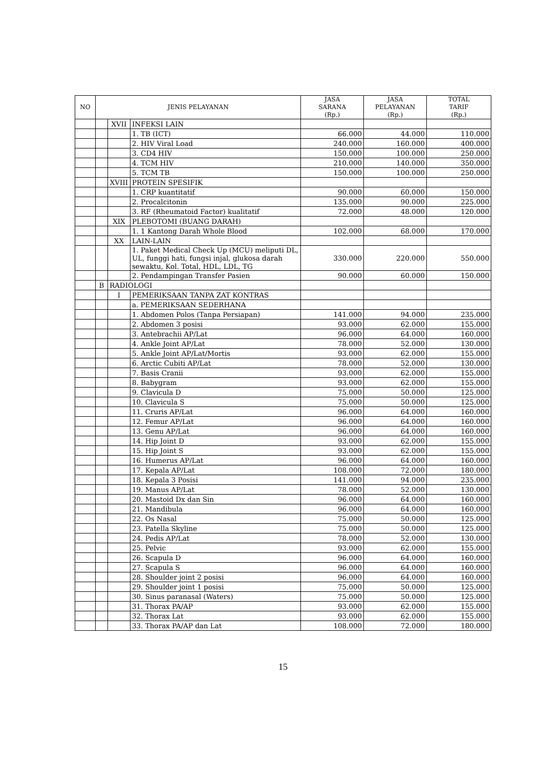| NO | JENIS PELAYANAN | | | JASA SARANA (Rp.) | JASA PELAYANAN (Rp.) | TOTAL TARIF (Rp.) |
| --- | --- | --- | --- | --- | --- | --- |
| | | XVII | INFEKSI LAIN | | | |
| | | | 1. TB (ICT) | 66.000 | 44.000 | 110.000 |
| | | | 2. HIV Viral Load | 240.000 | 160.000 | 400.000 |
| | | | 3. CD4 HIV | 150.000 | 100.000 | 250.000 |
| | | | 4. TCM HIV | 210.000 | 140.000 | 350.000 |
| | | | 5. TCM TB | 150.000 | 100.000 | 250.000 |
| | | XVIII | PROTEIN SPESIFIK | | | |
| | | | 1. CRP kuantitatif | 90.000 | 60.000 | 150.000 |
| | | | 2. Procalcitonin | 135.000 | 90.000 | 225.000 |
| | | | 3. RF (Rheumatoid Factor) kualitatif | 72.000 | 48.000 | 120.000 |
| | | XIX | PLEBOTOMI (BUANG DARAH) | | | |
| | | | 1. 1 Kantong Darah Whole Blood | 102.000 | 68.000 | 170.000 |
| | | XX | LAIN-LAIN | | | |
| | | | 1. Paket Medical Check Up (MCU) meliputi DL, UL, funggi hati, fungsi injal, glukosa darah sewaktu, Kol. Total, HDL, LDL, TG | 330.000 | 220.000 | 550.000 |
| | | | 2. Pendampingan Transfer Pasien | 90.000 | 60.000 | 150.000 |
| | B | RADIOLOGI | | | | |
| | | I | PEMERIKSAAN TANPA ZAT KONTRAS | | | |
| | | | a. PEMERIKSAAN SEDERHANA | | | |
| | | | 1. Abdomen Polos (Tanpa Persiapan) | 141.000 | 94.000 | 235.000 |
| | | | 2. Abdomen 3 posisi | 93.000 | 62.000 | 155.000 |
| | | | 3. Antebrachii AP/Lat | 96.000 | 64.000 | 160.000 |
| | | | 4. Ankle Joint AP/Lat | 78.000 | 52.000 | 130.000 |
| | | | 5. Ankle Joint AP/Lat/Mortis | 93.000 | 62.000 | 155.000 |
| | | | 6. Arctic Cubiti AP/Lat | 78.000 | 52.000 | 130.000 |
| | | | 7. Basis Cranii | 93.000 | 62.000 | 155.000 |
| | | | 8. Babygram | 93.000 | 62.000 | 155.000 |
| | | | 9. Clavicula D | 75.000 | 50.000 | 125.000 |
| | | | 10. Clavicula S | 75.000 | 50.000 | 125.000 |
| | | | 11. Cruris AP/Lat | 96.000 | 64.000 | 160.000 |
| | | | 12. Femur AP/Lat | 96.000 | 64.000 | 160.000 |
| | | | 13. Genu AP/Lat | 96.000 | 64.000 | 160.000 |
| | | | 14. Hip Joint D | 93.000 | 62.000 | 155.000 |
| | | | 15. Hip Joint S | 93.000 | 62.000 | 155.000 |
| | | | 16. Humerus AP/Lat | 96.000 | 64.000 | 160.000 |
| | | | 17. Kepala AP/Lat | 108.000 | 72.000 | 180.000 |
| | | | 18. Kepala 3 Posisi | 141.000 | 94.000 | 235.000 |
| | | | 19. Manus AP/Lat | 78.000 | 52.000 | 130.000 |
| | | | 20. Mastoid Dx dan Sin | 96.000 | 64.000 | 160.000 |
| | | | 21. Mandibula | 96.000 | 64.000 | 160.000 |
| | | | 22. Os Nasal | 75.000 | 50.000 | 125.000 |
| | | | 23. Patella Skyline | 75.000 | 50.000 | 125.000 |
| | | | 24. Pedis AP/Lat | 78.000 | 52.000 | 130.000 |
| | | | 25. Pelvic | 93.000 | 62.000 | 155.000 |
| | | | 26. Scapula D | 96.000 | 64.000 | 160.000 |
| | | | 27. Scapula S | 96.000 | 64.000 | 160.000 |
| | | | 28. Shoulder joint 2 posisi | 96.000 | 64.000 | 160.000 |
| | | | 29. Shoulder joint 1 posisi | 75.000 | 50.000 | 125.000 |
| | | | 30. Sinus paranasal (Waters) | 75.000 | 50.000 | 125.000 |
| | | | 31. Thorax PA/AP | 93.000 | 62.000 | 155.000 |
| | | | 32. Thorax Lat | 93.000 | 62.000 | 155.000 |
| | | | 33. Thorax PA/AP dan Lat | 108.000 | 72.000 | 180.000 |
15